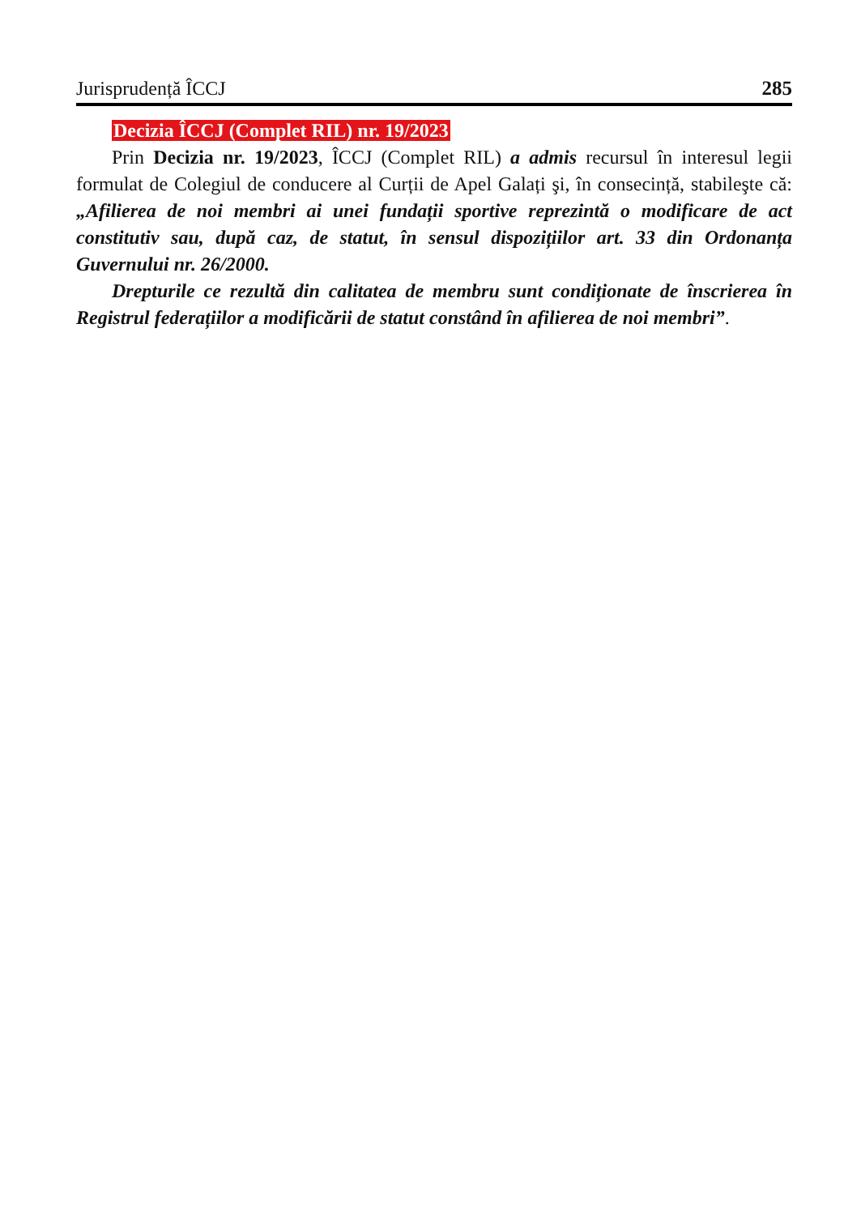Jurisprudență ÎCCJ 285
Decizia ÎCCJ (Complet RIL) nr. 19/2023
Prin Decizia nr. 19/2023, ÎCCJ (Complet RIL) a admis recursul în interesul legii formulat de Colegiul de conducere al Curții de Apel Galați şi, în consecință, stabileşte că: „Afilierea de noi membri ai unei fundații sportive reprezintă o modificare de act constitutiv sau, după caz, de statut, în sensul dispozițiilor art. 33 din Ordonanța Guvernului nr. 26/2000.
Drepturile ce rezultă din calitatea de membru sunt condiționate de înscrierea în Registrul federațiilor a modificării de statut constând în afilierea de noi membri”.